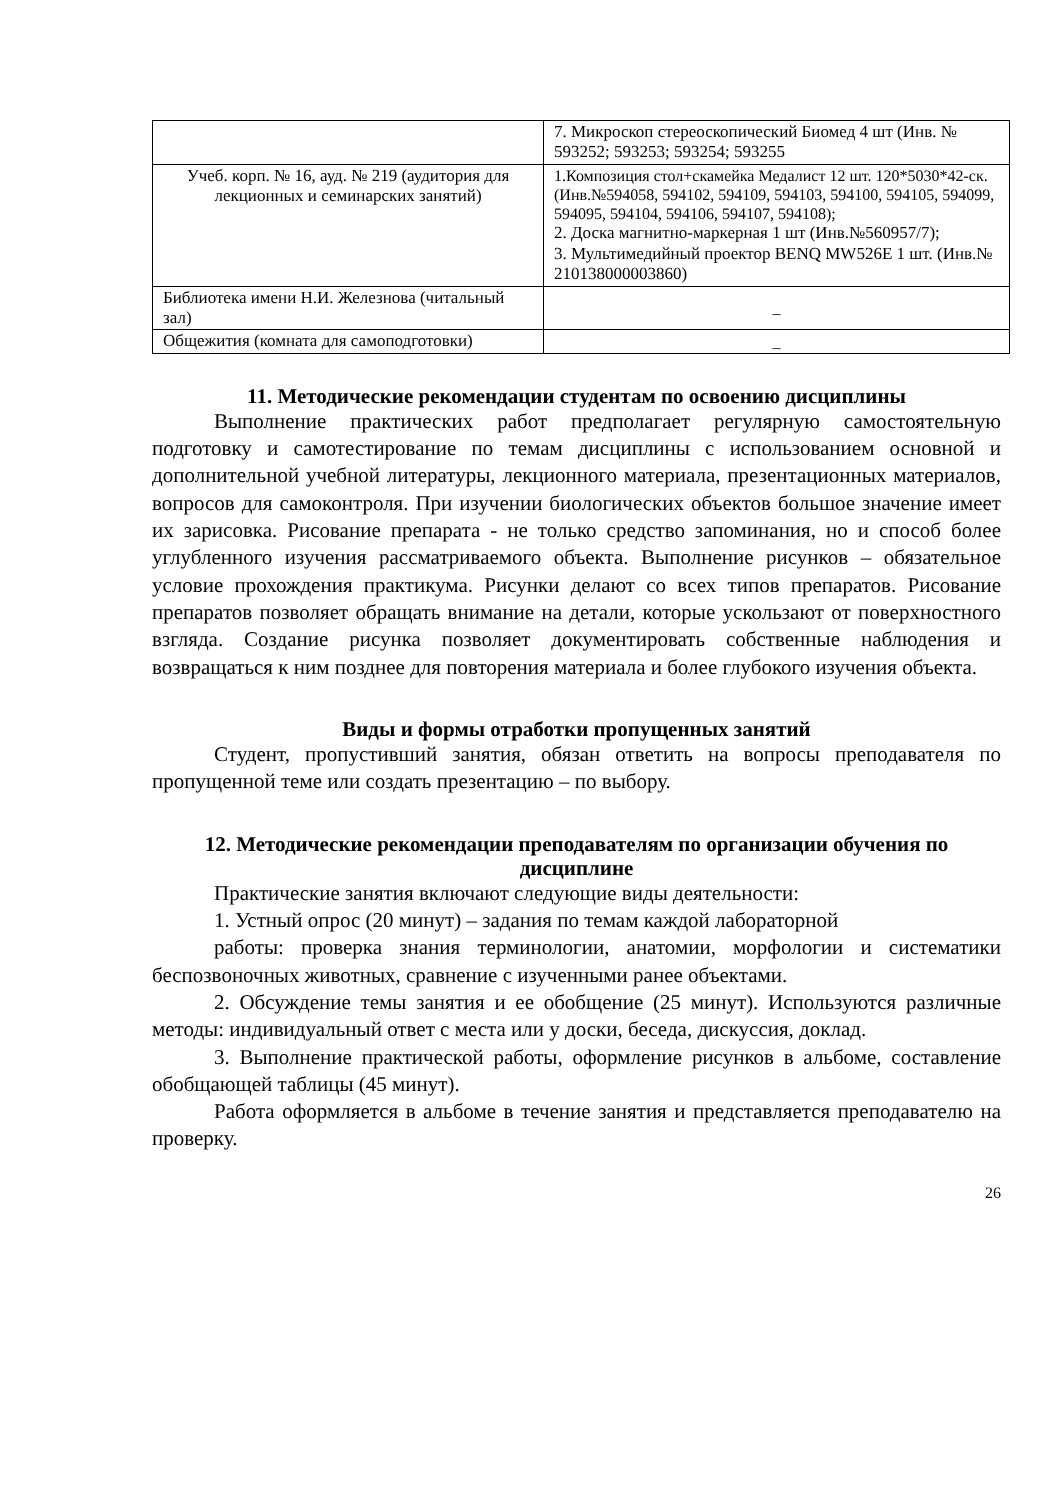| | 7. Микроскоп стереоскопический Биомед 4 шт (Инв. № 593252; 593253; 593254; 593255 |
| Учеб. корп. № 16, ауд. № 219 (аудитория для лекционных и семинарских занятий) | 1.Композиция стол+скамейка Медалист 12 шт. 120*5030*42-ск. (Инв.№594058, 594102, 594109, 594103, 594100, 594105, 594099, 594095, 594104, 594106, 594107, 594108); 2. Доска магнитно-маркерная 1 шт (Инв.№560957/7); 3. Мультимедийный проектор BENQ MW526E 1 шт. (Инв.№ 210138000003860) |
| Библиотека имени Н.И. Железнова (читальный зал) | _ |
| Общежития (комната для самоподготовки) | _ |
11. Методические рекомендации студентам по освоению дисциплины
Выполнение практических работ предполагает регулярную самостоятельную подготовку и самотестирование по темам дисциплины с использованием основной и дополнительной учебной литературы, лекционного материала, презентационных материалов, вопросов для самоконтроля. При изучении биологических объектов большое значение имеет их зарисовка. Рисование препарата - не только средство запоминания, но и способ более углубленного изучения рассматриваемого объекта. Выполнение рисунков – обязательное условие прохождения практикума. Рисунки делают со всех типов препаратов. Рисование препаратов позволяет обращать внимание на детали, которые ускользают от поверхностного взгляда. Создание рисунка позволяет документировать собственные наблюдения и возвращаться к ним позднее для повторения материала и более глубокого изучения объекта.
Виды и формы отработки пропущенных занятий
Студент, пропустивший занятия, обязан ответить на вопросы преподавателя по пропущенной теме или создать презентацию – по выбору.
12. Методические рекомендации преподавателям по организации обучения по дисциплине
Практические занятия включают следующие виды деятельности:
1. Устный опрос (20 минут) – задания по темам каждой лабораторной
работы: проверка знания терминологии, анатомии, морфологии и систематики беспозвоночных животных, сравнение с изученными ранее объектами.
2. Обсуждение темы занятия и ее обобщение (25 минут). Используются различные методы: индивидуальный ответ с места или у доски, беседа, дискуссия, доклад.
3. Выполнение практической работы, оформление рисунков в альбоме, составление обобщающей таблицы (45 минут).
Работа оформляется в альбоме в течение занятия и представляется преподавателю на проверку.
26